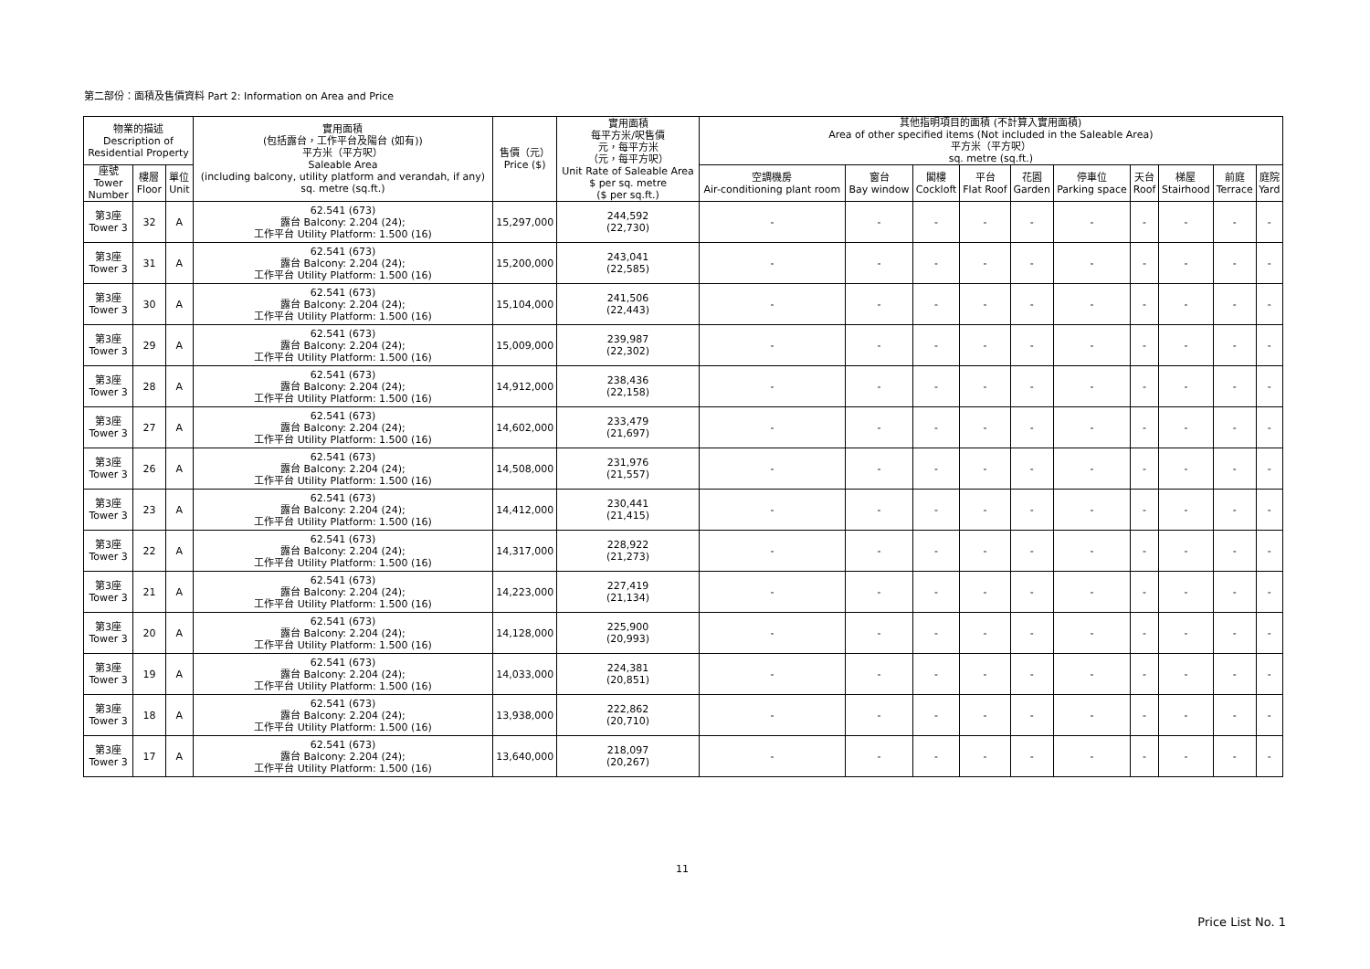第二部份：面積及售價資料 Part 2: Information on Area and Price
| 物業的描述 Description of Residential Property | | | 實用面積 (包括露台，工作平台及陽台 (如有)) 平方米（平方呎） Saleable Area (including balcony, utility platform and verandah, if any) sq. metre (sq.ft.) | 售價（元） Price ($) | 實用面積 每平方米/呎售價 元，每平方米 （元，每平方呎） Unit Rate of Saleable Area $ per sq. metre ($ per sq.ft.) | 其他指明項目的面積 (不計算入實用面積) Area of other specified items (Not included in the Saleable Area) 平方米（平方呎） sq. metre (sq.ft.) | | | | | | | | | |
| --- | --- | --- | --- | --- | --- | --- | --- | --- | --- | --- | --- | --- | --- | --- | --- |
| 座號 Tower Number | 樓層 Floor | 單位 Unit | | | | 空調機房 Air-conditioning plant room | 窗台 Bay window | 閣樓 Cockloft | 平台 Flat Roof | 花園 Garden | 停車位 Parking space | 天台 Roof | 梯屋 Stairhood | 前庭 Terrace | 庭院 Yard |
| 第3座 Tower 3 | 32 | A | 62.541 (673) 露台 Balcony: 2.204 (24); 工作平台 Utility Platform: 1.500 (16) | 15,297,000 | 244,592 (22,730) | - | - | - | - | - | - | - | - | - | - |
| 第3座 Tower 3 | 31 | A | 62.541 (673) 露台 Balcony: 2.204 (24); 工作平台 Utility Platform: 1.500 (16) | 15,200,000 | 243,041 (22,585) | - | - | - | - | - | - | - | - | - | - |
| 第3座 Tower 3 | 30 | A | 62.541 (673) 露台 Balcony: 2.204 (24); 工作平台 Utility Platform: 1.500 (16) | 15,104,000 | 241,506 (22,443) | - | - | - | - | - | - | - | - | - | - |
| 第3座 Tower 3 | 29 | A | 62.541 (673) 露台 Balcony: 2.204 (24); 工作平台 Utility Platform: 1.500 (16) | 15,009,000 | 239,987 (22,302) | - | - | - | - | - | - | - | - | - | - |
| 第3座 Tower 3 | 28 | A | 62.541 (673) 露台 Balcony: 2.204 (24); 工作平台 Utility Platform: 1.500 (16) | 14,912,000 | 238,436 (22,158) | - | - | - | - | - | - | - | - | - | - |
| 第3座 Tower 3 | 27 | A | 62.541 (673) 露台 Balcony: 2.204 (24); 工作平台 Utility Platform: 1.500 (16) | 14,602,000 | 233,479 (21,697) | - | - | - | - | - | - | - | - | - | - |
| 第3座 Tower 3 | 26 | A | 62.541 (673) 露台 Balcony: 2.204 (24); 工作平台 Utility Platform: 1.500 (16) | 14,508,000 | 231,976 (21,557) | - | - | - | - | - | - | - | - | - | - |
| 第3座 Tower 3 | 23 | A | 62.541 (673) 露台 Balcony: 2.204 (24); 工作平台 Utility Platform: 1.500 (16) | 14,412,000 | 230,441 (21,415) | - | - | - | - | - | - | - | - | - | - |
| 第3座 Tower 3 | 22 | A | 62.541 (673) 露台 Balcony: 2.204 (24); 工作平台 Utility Platform: 1.500 (16) | 14,317,000 | 228,922 (21,273) | - | - | - | - | - | - | - | - | - | - |
| 第3座 Tower 3 | 21 | A | 62.541 (673) 露台 Balcony: 2.204 (24); 工作平台 Utility Platform: 1.500 (16) | 14,223,000 | 227,419 (21,134) | - | - | - | - | - | - | - | - | - | - |
| 第3座 Tower 3 | 20 | A | 62.541 (673) 露台 Balcony: 2.204 (24); 工作平台 Utility Platform: 1.500 (16) | 14,128,000 | 225,900 (20,993) | - | - | - | - | - | - | - | - | - | - |
| 第3座 Tower 3 | 19 | A | 62.541 (673) 露台 Balcony: 2.204 (24); 工作平台 Utility Platform: 1.500 (16) | 14,033,000 | 224,381 (20,851) | - | - | - | - | - | - | - | - | - | - |
| 第3座 Tower 3 | 18 | A | 62.541 (673) 露台 Balcony: 2.204 (24); 工作平台 Utility Platform: 1.500 (16) | 13,938,000 | 222,862 (20,710) | - | - | - | - | - | - | - | - | - | - |
| 第3座 Tower 3 | 17 | A | 62.541 (673) 露台 Balcony: 2.204 (24); 工作平台 Utility Platform: 1.500 (16) | 13,640,000 | 218,097 (20,267) | - | - | - | - | - | - | - | - | - | - |
11
Price List No. 1